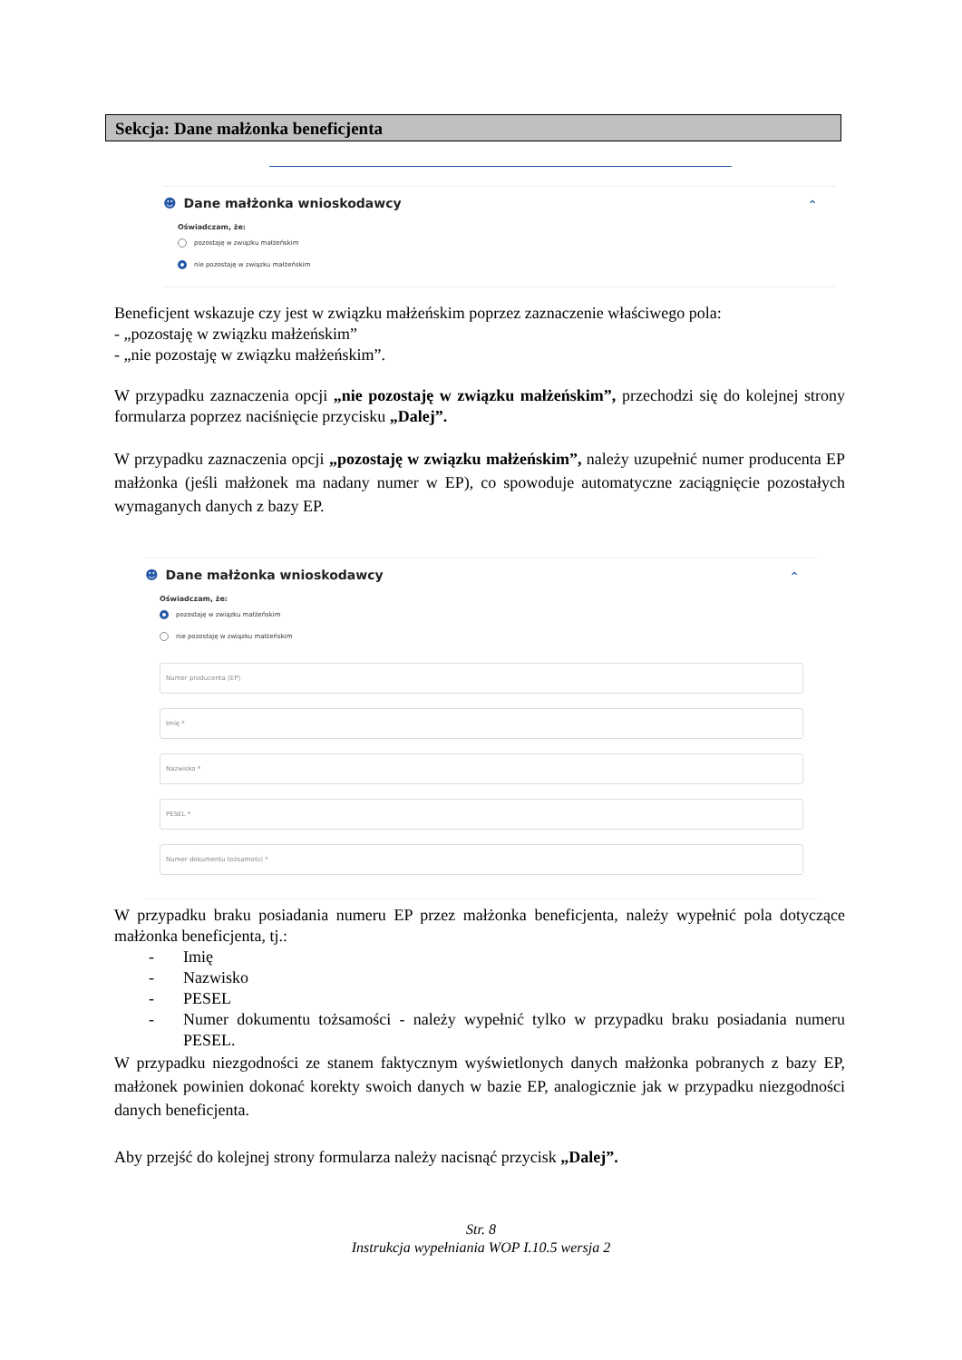Sekcja: Dane małżonka beneficjenta
☻ Dane małżonka wnioskodawcy
⌃
Oświadczam, że:
pozostaję w związku małżeńskim
nie pozostaję w związku małżeńskim
Beneficjent wskazuje czy jest w związku małżeńskim poprzez zaznaczenie właściwego pola:
- „pozostaję w związku małżeńskim”
- „nie pozostaję w związku małżeńskim”.
W przypadku zaznaczenia opcji „nie pozostaję w związku małżeńskim”, przechodzi się do kolejnej strony formularza poprzez naciśnięcie przycisku „Dalej”.
W przypadku zaznaczenia opcji „pozostaję w związku małżeńskim”, należy uzupełnić numer producenta EP małżonka (jeśli małżonek ma nadany numer w EP), co spowoduje automatyczne zaciągnięcie pozostałych wymaganych danych z bazy EP.
☻ Dane małżonka wnioskodawcy
⌃
Oświadczam, że:
pozostaję w związku małżeńskim
nie pozostaję w związku małżeńskim
Numer producenta (EP)
Imię *
Nazwisko *
PESEL *
Numer dokumentu tożsamości *
W przypadku braku posiadania numeru EP przez małżonka beneficjenta, należy wypełnić pola dotyczące małżonka beneficjenta, tj.:
- Imię
- Nazwisko
- PESEL
- Numer dokumentu tożsamości - należy wypełnić tylko w przypadku braku posiadania numeru PESEL.
W przypadku niezgodności ze stanem faktycznym wyświetlonych danych małżonka pobranych z bazy EP, małżonek powinien dokonać korekty swoich danych w bazie EP, analogicznie jak w przypadku niezgodności danych beneficjenta.
Aby przejść do kolejnej strony formularza należy nacisnąć przycisk „Dalej”.
Str. 8
Instrukcja wypełniania WOP I.10.5 wersja 2